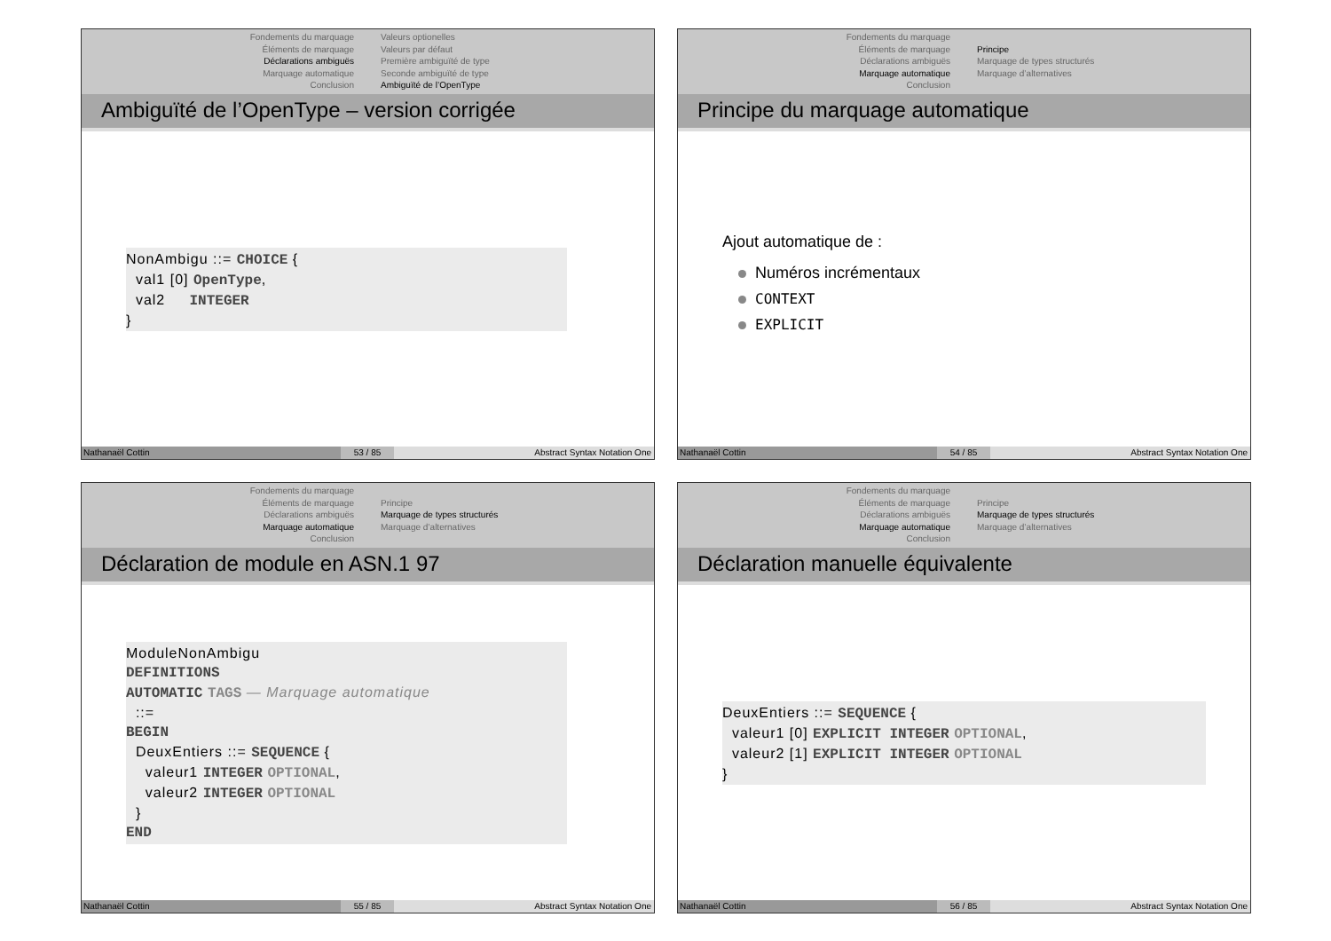Fondements du marquage
Éléments de marquage
Déclarations ambiguës
Marquage automatique
Conclusion
Valeurs optionelles
Valeurs par défaut
Première ambiguïté de type
Seconde ambiguïté de type
Ambiguïté de l’OpenType
Ambiguïté de l’OpenType – version corrigée
NonAmbigu ::= CHOICE { val1 [0] OpenType, val2 INTEGER }
Nathanaël Cottin 53 / 85 Abstract Syntax Notation One
Fondements du marquage
Éléments de marquage
Déclarations ambiguës
Marquage automatique
Conclusion
Principe
Marquage de types structurés
Marquage d’alternatives
Principe du marquage automatique
Ajout automatique de :
Numéros incrémentaux
CONTEXT
EXPLICIT
Nathanaël Cottin 54 / 85 Abstract Syntax Notation One
Fondements du marquage
Éléments de marquage
Déclarations ambiguës
Marquage automatique
Conclusion
Principe
Marquage de types structurés
Marquage d’alternatives
Déclaration de module en ASN.1 97
ModuleNonAmbigu DEFINITIONS AUTOMATIC TAGS — Marquage automatique ::= BEGIN DeuxEntiers ::= SEQUENCE { valeur1 INTEGER OPTIONAL, valeur2 INTEGER OPTIONAL } END
Nathanaël Cottin 55 / 85 Abstract Syntax Notation One
Fondements du marquage
Éléments de marquage
Déclarations ambiguës
Marquage automatique
Conclusion
Principe
Marquage de types structurés
Marquage d’alternatives
Déclaration manuelle équivalente
DeuxEntiers ::= SEQUENCE { valeur1 [0] EXPLICIT INTEGER OPTIONAL, valeur2 [1] EXPLICIT INTEGER OPTIONAL }
Nathanaël Cottin 56 / 85 Abstract Syntax Notation One